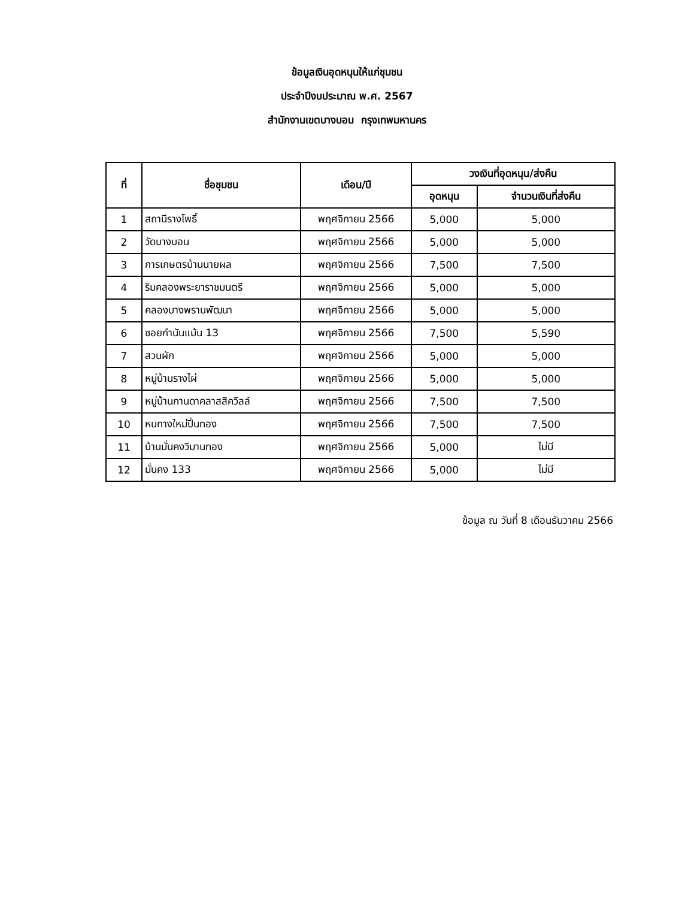ข้อมูลเงินอุดหนุนให้แก่ชุมชน
ประจำปีงบประมาณ พ.ศ. 2567
สำนักงานเขตบางบอน กรุงเทพมหานคร
| ที่ | ชื่อชุมชน | เดือน/ปี | วงเงินที่อุดหนุน/ส่งคืน | |
| --- | --- | --- | --- | --- |
| | | | อุดหนุน | จำนวนเงินที่ส่งคืน |
| 1 | สถานีรางโพธิ์ | พฤศจิกายน 2566 | 5,000 | 5,000 |
| 2 | วัดบางบอน | พฤศจิกายน 2566 | 5,000 | 5,000 |
| 3 | การเกษตรบ้านนายผล | พฤศจิกายน 2566 | 7,500 | 7,500 |
| 4 | ริมคลองพระยาราชมนตรี | พฤศจิกายน 2566 | 5,000 | 5,000 |
| 5 | คลองบางพรานพัฒนา | พฤศจิกายน 2566 | 5,000 | 5,000 |
| 6 | ซอยกำนันแม้น 13 | พฤศจิกายน 2566 | 7,500 | 5,590 |
| 7 | สวนผัก | พฤศจิกายน 2566 | 5,000 | 5,000 |
| 8 | หมู่บ้านรางไผ่ | พฤศจิกายน 2566 | 5,000 | 5,000 |
| 9 | หมู่บ้านกานดาคลาสสิควิลล์ | พฤศจิกายน 2566 | 7,500 | 7,500 |
| 10 | หนทางใหม่ปิ่นทอง | พฤศจิกายน 2566 | 7,500 | 7,500 |
| 11 | บ้านมั่นคงวิมานทอง | พฤศจิกายน 2566 | 5,000 | ไม่มี |
| 12 | มั่นคง 133 | พฤศจิกายน 2566 | 5,000 | ไม่มี |
ข้อมูล ณ วันที่ 8 เดือนธันวาคม 2566